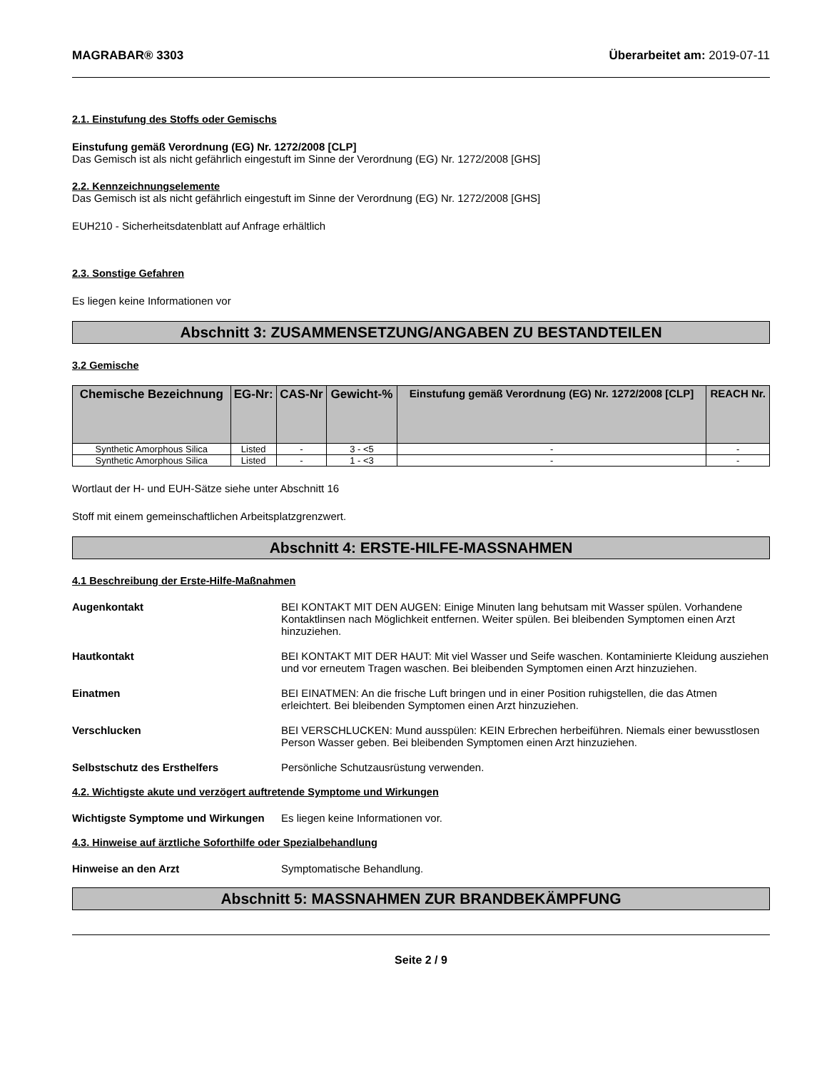MAGRABAR® 3303 Überarbeitet am: 2019-07-11
2.1. Einstufung des Stoffs oder Gemischs
Einstufung gemäß Verordnung (EG) Nr. 1272/2008 [CLP]
Das Gemisch ist als nicht gefährlich eingestuft im Sinne der Verordnung (EG) Nr. 1272/2008 [GHS]
2.2. Kennzeichnungselemente
Das Gemisch ist als nicht gefährlich eingestuft im Sinne der Verordnung (EG) Nr. 1272/2008 [GHS]
EUH210 - Sicherheitsdatenblatt auf Anfrage erhältlich
2.3. Sonstige Gefahren
Es liegen keine Informationen vor
Abschnitt 3: ZUSAMMENSETZUNG/ANGABEN ZU BESTANDTEILEN
3.2 Gemische
| Chemische Bezeichnung | EG-Nr: | CAS-Nr | Gewicht-% | Einstufung gemäß Verordnung (EG) Nr. 1272/2008 [CLP] | REACH Nr. |
| --- | --- | --- | --- | --- | --- |
| Synthetic Amorphous Silica | Listed | - | 3 - <5 | - | - |
| Synthetic Amorphous Silica | Listed | - | 1 - <3 | - | - |
Wortlaut der H- und EUH-Sätze siehe unter Abschnitt 16
Stoff mit einem gemeinschaftlichen Arbeitsplatzgrenzwert.
Abschnitt 4: ERSTE-HILFE-MASSNAHMEN
4.1 Beschreibung der Erste-Hilfe-Maßnahmen
Augenkontakt BEI KONTAKT MIT DEN AUGEN: Einige Minuten lang behutsam mit Wasser spülen. Vorhandene Kontaktlinsen nach Möglichkeit entfernen. Weiter spülen. Bei bleibenden Symptomen einen Arzt hinzuziehen.
Hautkontakt BEI KONTAKT MIT DER HAUT: Mit viel Wasser und Seife waschen. Kontaminierte Kleidung ausziehen und vor erneutem Tragen waschen. Bei bleibenden Symptomen einen Arzt hinzuziehen.
Einatmen BEI EINATMEN: An die frische Luft bringen und in einer Position ruhigstellen, die das Atmen erleichtert. Bei bleibenden Symptomen einen Arzt hinzuziehen.
Verschlucken BEI VERSCHLUCKEN: Mund ausspülen: KEIN Erbrechen herbeiführen. Niemals einer bewusstlosen Person Wasser geben. Bei bleibenden Symptomen einen Arzt hinzuziehen.
Selbstschutz des Ersthelfers Persönliche Schutzausrüstung verwenden.
4.2. Wichtigste akute und verzögert auftretende Symptome und Wirkungen
Wichtigste Symptome und Wirkungen
Es liegen keine Informationen vor.
4.3. Hinweise auf ärztliche Soforthilfe oder Spezialbehandlung
Hinweise an den Arzt Symptomatische Behandlung.
Abschnitt 5: MASSNAHMEN ZUR BRANDBEKÄMPFUNG
Seite 2 / 9